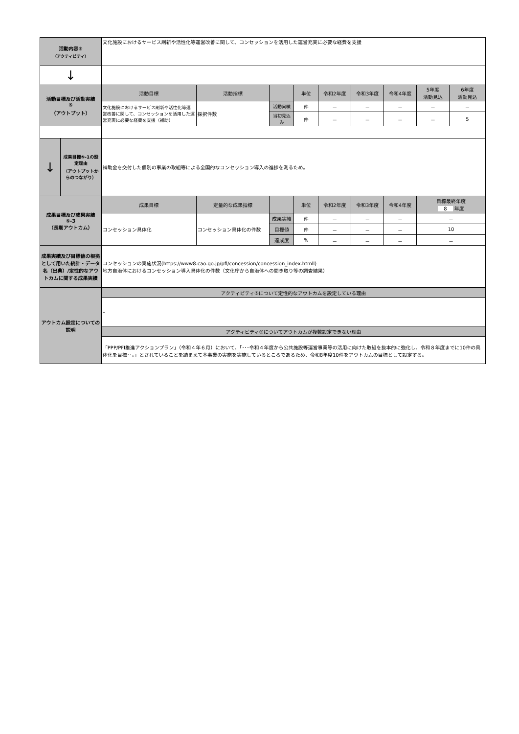| 活動内容⑤ （アクティビティ） | | 文化施設におけるサービス刷新や活性化等運営改善に関して、コンセッションを活用した運営充実に必要な経費を支援 | | | | | | | | |
| ↓ | | | | | | | | | | |
| 活動目標及び活動実績 ⑤ （アウトプット） | | 活動目標 | 活動指標 | | 単位 | 令和2年度 | 令和3年度 | 令和4年度 | 5年度 活動見込 | 6年度 活動見込 |
| | | 文化施設におけるサービス刷新や活性化等運営改善に関して、コンセッションを活用した運営充実に必要な経費を支援（補助） | 採択件数 | 活動実績 | 件 | － | － | － | － | － |
| | | | | 当初見込み | 件 | － | － | － | － | 5 |
| ↓ | 成果目標⑤-1の設定理由 （アウトプットからのつながり） | 補助金を交付した個別の事業の取組等による全国的なコンセッション導入の進捗を測るため。 | | | | | | | | |
| 成果目標及び成果実績 ⑤-3 （長期アウトカム） | | 成果目標 | 定量的な成果指標 | | 単位 | 令和2年度 | 令和3年度 | 令和4年度 | 目標最終年度 8 年度 | |
| | | コンセッション具体化 | コンセッション具体化の件数 | 成果実績 | 件 | － | － | － | － | |
| | | | | 目標値 | 件 | － | － | － | 10 | |
| | | | | 達成度 | % | － | － | － | － | |
| 成果実績及び目標値の根拠として用いた統計・データ名（出典）/定性的なアウトカムに関する成果実績 | | コンセッションの実施状況(https://www8.cao.go.jp/pfi/concession/concession_index.htmll) 地方自治体におけるコンセッション導入具体化の件数（文化庁から自治体への聞き取り等の調査結果） | | | | | | | | |
| アウトカム設定についての説明 | | アクティビティ⑤について定性的なアウトカムを設定している理由 | | | | | | | | |
| | | – | | | | | | | | |
| | | アクティビティ⑤についてアウトカムが複数設定できない理由 | | | | | | | | |
| | | 「PPP/PFI推進アクションプラン」（令和４年６月）において、「･･･令和４年度から公共施設等運営事業等の活用に向けた取組を抜本的に強化し、令和８年度までに10件の具体化を目標･･。」とされていることを踏まえて本事業の実施を実施しているところであるため、令和8年度10件をアウトカムの目標として設定する。 | | | | | | | | |